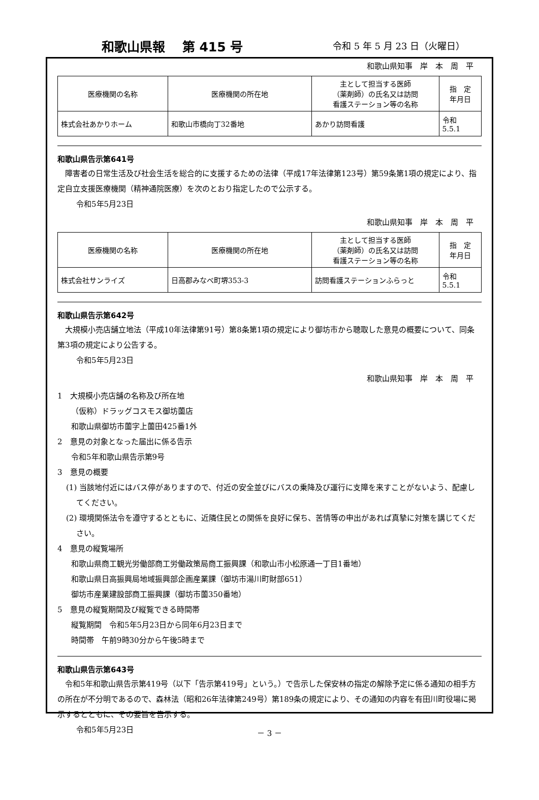和歌山県報　 第 415 号 令和 5 年 5 月 23 日（火曜日）
和歌山県知事　岸　本　周　平
| 医療機関の名称 | 医療機関の所在地 | 主として担当する医師 （薬剤師）の氏名又は訪問 看護ステーション等の名称 | 指 定 年月日 |
| --- | --- | --- | --- |
| 株式会社あかりホーム | 和歌山市橋向丁32番地 | あかり訪問看護 | 令和 5.5.1 |
和歌山県告示第641号
障害者の日常生活及び社会生活を総合的に支援するための法律（平成17年法律第123号）第59条第1項の規定により、指定自立支援医療機関（精神通院医療）を次のとおり指定したので公示する。
令和5年5月23日
和歌山県知事　岸　本　周　平
| 医療機関の名称 | 医療機関の所在地 | 主として担当する医師 （薬剤師）の氏名又は訪問 看護ステーション等の名称 | 指 定 年月日 |
| --- | --- | --- | --- |
| 株式会社サンライズ | 日高郡みなべ町堺353-3 | 訪問看護ステーションふらっと | 令和 5.5.1 |
和歌山県告示第642号
大規模小売店舗立地法（平成10年法律第91号）第8条第1項の規定により御坊市から聴取した意見の概要について、同条第3項の規定により公告する。
令和5年5月23日
和歌山県知事　岸　本　周　平
1　大規模小売店舗の名称及び所在地
（仮称）ドラッグコスモス御坊薗店
和歌山県御坊市薗字上薗田425番1外
2　意見の対象となった届出に係る告示
令和5年和歌山県告示第9号
3　意見の概要
(1) 当該地付近にはバス停がありますので、付近の安全並びにバスの乗降及び運行に支障を来すことがないよう、配慮してください。
(2) 環境関係法令を遵守するとともに、近隣住民との関係を良好に保ち、苦情等の申出があれば真摯に対策を講じてください。
4　意見の縦覧場所
和歌山県商工観光労働部商工労働政策局商工振興課（和歌山市小松原通一丁目1番地）
和歌山県日高振興局地域振興部企画産業課（御坊市湯川町財部651）
御坊市産業建設部商工振興課（御坊市薗350番地）
5　意見の縦覧期間及び縦覧できる時間帯
縦覧期間　令和5年5月23日から同年6月23日まで
時間帯　午前9時30分から午後5時まで
和歌山県告示第643号
令和5年和歌山県告示第419号（以下「告示第419号」という。）で告示した保安林の指定の解除予定に係る通知の相手方の所在が不分明であるので、森林法（昭和26年法律第249号）第189条の規定により、その通知の内容を有田川町役場に掲示するとともに、その要旨を告示する。
令和5年5月23日
－ 3 －